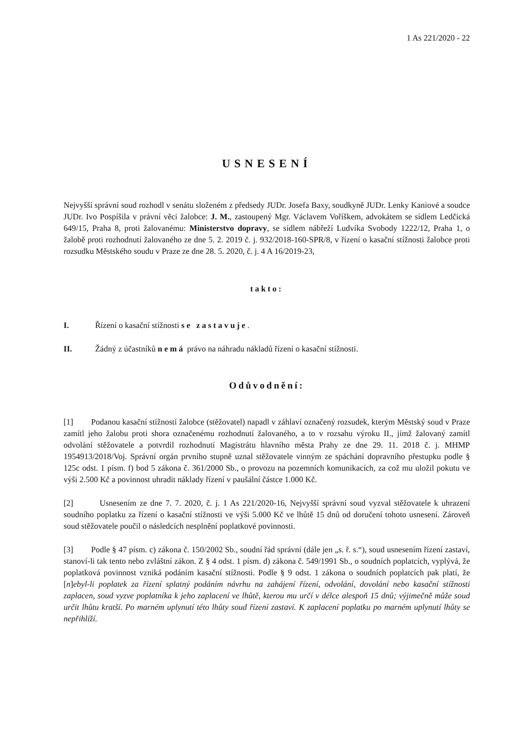1 As 221/2020 - 22
USNESENÍ
Nejvyšší správní soud rozhodl v senátu složeném z předsedy JUDr. Josefa Baxy, soudkyně JUDr. Lenky Kaniové a soudce JUDr. Ivo Pospíšila v právní věci žalobce: J. M., zastoupený Mgr. Václavem Voříškem, advokátem se sídlem Ledčická 649/15, Praha 8, proti žalovanému: Ministerstvo dopravy, se sídlem nábřeží Ludvíka Svobody 1222/12, Praha 1, o žalobě proti rozhodnutí žalovaného ze dne 5. 2. 2019 č. j. 932/2018-160-SPR/8, v řízení o kasační stížnosti žalobce proti rozsudku Městského soudu v Praze ze dne 28. 5. 2020, č. j. 4 A 16/2019-23,
takto:
I. Řízení o kasační stížnosti se zastavuje.
II. Žádný z účastníků nemá právo na náhradu nákladů řízení o kasační stížnosti.
Odůvodnění:
[1] Podanou kasační stížností žalobce (stěžovatel) napadl v záhlaví označený rozsudek, kterým Městský soud v Praze zamítl jeho žalobu proti shora označenému rozhodnutí žalovaného, a to v rozsahu výroku II., jímž žalovaný zamítl odvolání stěžovatele a potvrdil rozhodnutí Magistrátu hlavního města Prahy ze dne 29. 11. 2018 č. j. MHMP 1954913/2018/Voj. Správní orgán prvního stupně uznal stěžovatele vinným ze spáchání dopravního přestupku podle § 125c odst. 1 písm. f) bod 5 zákona č. 361/2000 Sb., o provozu na pozemních komunikacích, za což mu uložil pokutu ve výši 2.500 Kč a povinnost uhradit náklady řízení v paušální částce 1.000 Kč.
[2] Usnesením ze dne 7. 7. 2020, č. j. 1 As 221/2020-16, Nejvyšší správní soud vyzval stěžovatele k uhrazení soudního poplatku za řízení o kasační stížnosti ve výši 5.000 Kč ve lhůtě 15 dnů od doručení tohoto usnesení. Zároveň soud stěžovatele poučil o následcích nesplnění poplatkové povinnosti.
[3] Podle § 47 písm. c) zákona č. 150/2002 Sb., soudní řád správní (dále jen „s. ř. s.“), soud usnesením řízení zastaví, stanoví-li tak tento nebo zvláštní zákon. Z § 4 odst. 1 písm. d) zákona č. 549/1991 Sb., o soudních poplatcích, vyplývá, že poplatková povinnost vzniká podáním kasační stížnosti. Podle § 9 odst. 1 zákona o soudních poplatcích pak platí, že [n]ebyl-li poplatek za řízení splatný podáním návrhu na zahájení řízení, odvolání, dovolání nebo kasační stížnosti zaplacen, soud vyzve poplatníka k jeho zaplacení ve lhůtě, kterou mu určí v délce alespoň 15 dnů; výjimečně může soud určit lhůtu kratší. Po marném uplynutí této lhůty soud řízení zastaví. K zaplacení poplatku po marném uplynutí lhůty se nepřihlíží.